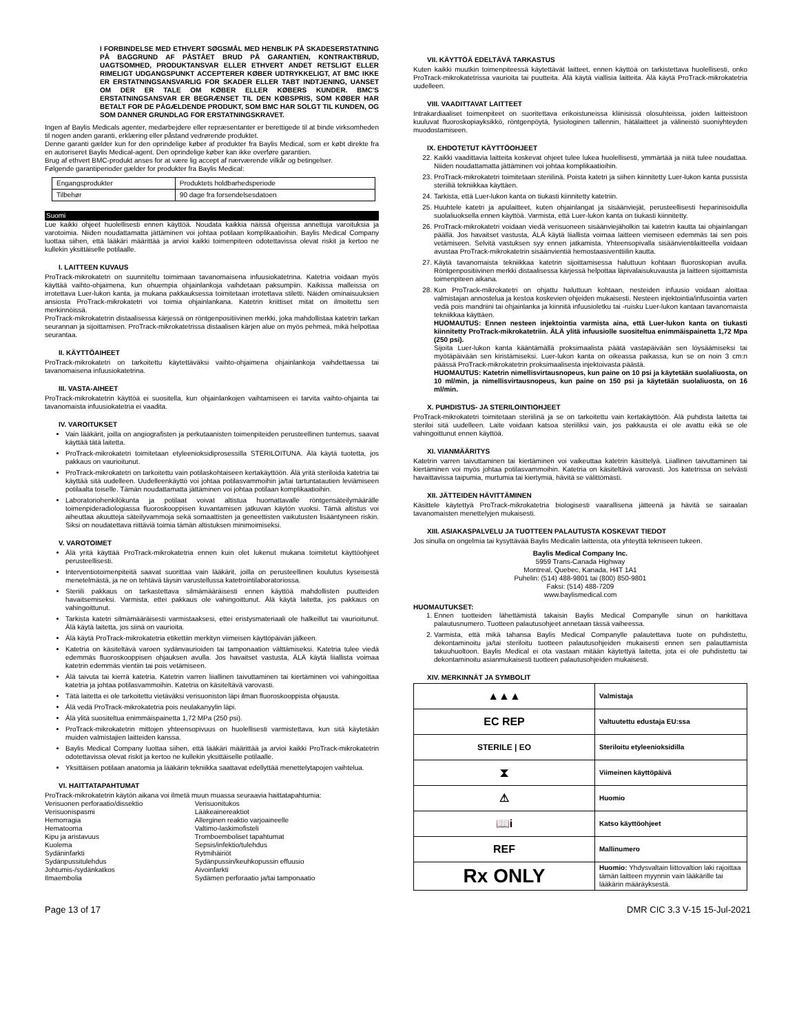I FORBINDELSE MED ETHVERT SØGSMÅL MED HENBLIK PÅ SKADESERSTATNING PÅ BAGGRUND AF PÅSTÅET BRUD PÅ GARANTIEN, KONTRAKTBRUD, UAGTSOMHED, PRODUKTANSVAR ELLER ETHVERT ANDET RETSLIGT ELLER RIMELIGT UDGANGSPUNKT ACCEPTERER KØBER UDTRYKKELIGT, AT BMC IKKE ER ERSTATNINGSANSVARLIG FOR SKADER ELLER TABT INDTJENING, UANSET OM DER ER TALE OM KØBER ELLER KØBERS KUNDER. BMC'S ERSTATNINGSANSVAR ER BEGRÆNSET TIL DEN KØBSPRIS, SOM KØBER HAR BETALT FOR DE PÅGÆLDENDE PRODUKT, SOM BMC HAR SOLGT TIL KUNDEN, OG SOM DANNER GRUNDLAG FOR ERSTATNINGSKRAVET.
Ingen af Baylis Medicals agenter, medarbejdere eller repræsentanter er berettigede til at binde virksomheden til nogen anden garanti, erklæring eller påstand vedrørende produktet.
Denne garanti gælder kun for den oprindelige køber af produkter fra Baylis Medical, som er købt direkte fra en autoriseret Baylis Medical-agent. Den oprindelige køber kan ikke overføre garantien.
Brug af ethvert BMC-produkt anses for at være lig accept af nærværende vilkår og betingelser.
Følgende garantiperioder gælder for produkter fra Baylis Medical:
| Engangsprodukter | Produktets holdbarhedsperiode |
| Tilbehør | 90 dage fra forsendelsesdatoen |
Suomi
Lue kaikki ohjeet huolellisesti ennen käyttöä. Noudata kaikkia näissä ohjeissa annettuja varoituksia ja varotoimia. Niiden noudattamatta jättäminen voi johtaa potilaan komplikaatioihin. Baylis Medical Company luottaa siihen, että lääkäri määrittää ja arvioi kaikki toimenpiteen odotettavissa olevat riskit ja kertoo ne kullekin yksittäiselle potilaalle.
I. LAITTEEN KUVAUS
ProTrack-mikrokatetri on suunniteltu toimimaan tavanomaisena infuusiokatetrina. Katetria voidaan myös käyttää vaihto-ohjaimena, kun ohuempia ohjainlankoja vaihdetaan paksumpiin. Kaikissa malleissa on irrotettava Luer-lukon kanta, ja mukana pakkauksessa toimitetaan irrotettava stiletti. Näiden ominaisuuksien ansiosta ProTrack-mikrokatetri voi toimia ohjainlankana. Katetrin kriittiset mitat on ilmoitettu sen merkinnöissä.
ProTrack-mikrokatetrin distaalisessa kärjessä on röntgenpositiivinen merkki, joka mahdollistaa katetrin tarkan seurannan ja sijoittamisen. ProTrack-mikrokatetrissa distaalisen kärjen alue on myös pehmeä, mikä helpottaa seurantaa.
II. KÄYTTÖAIHEET
ProTrack-mikrokatetri on tarkoitettu käytettäväksi vaihto-ohjaimena ohjainlankoja vaihdettaessa tai tavanomaisena infuusiokatetrina.
III. VASTA-AIHEET
ProTrack-mikrokatetrin käyttöä ei suositella, kun ohjainlankojen vaihtamiseen ei tarvita vaihto-ohjainta tai tavanomaista infuusiokatetria ei vaadita.
IV. VAROITUKSET
Vain lääkärit, joilla on angiografisten ja perkutaanisten toimenpiteiden perusteellinen tuntemus, saavat käyttää tätä laitetta.
ProTrack-mikrokatetri toimitetaan etyleenioksidiprosessilla STERILOITUNA. Älä käytä tuotetta, jos pakkaus on vaurioitunut.
ProTrack-mikrokatetri on tarkoitettu vain potilaskohtaiseen kertakäyttöön. Älä yritä steriloida katetria tai käyttää sitä uudelleen. Uudelleenkäyttö voi johtaa potilasvammoihin ja/tai tartuntatautien leviämiseen potilaalta toiselle. Tämän noudattamatta jättäminen voi johtaa potilaan komplikaatioihin.
Laboratoriohenkilökunta ja potilaat voivat altistua huomattavalle röntgensäteilymäärälle toimenpideradiologiassa fluoroskooppisen kuvantamisen jatkuvan käytön vuoksi. Tämä altistus voi aiheuttaa akuutteja säteilyvammoja sekä somaattisten ja geneettisten vaikutusten lisääntyneen riskin. Siksi on noudatettava riittäviä toimia tämän altistuksen minimoimiseksi.
V. VAROTOIMET
Älä yritä käyttää ProTrack-mikrokatetria ennen kuin olet lukenut mukana toimitetut käyttöohjeet perusteellisesti.
Interventiotoimenpiteitä saavat suorittaa vain lääkärit, joilla on perusteellinen koulutus kyseisestä menetelmästä, ja ne on tehtävä täysin varustellussa katetrointilaboratoriossa.
Steriili pakkaus on tarkastettava silmämääräisesti ennen käyttöä mahdollisten puutteiden havaitsemiseksi. Varmista, ettei pakkaus ole vahingoittunut. Älä käytä laitetta, jos pakkaus on vahingoittunut.
Tarkista katetri silmämääräisesti varmistaaksesi, ettei eristysmateriaali ole halkeillut tai vaurioitunut. Älä käytä laitetta, jos siinä on vaurioita.
Älä käytä ProTrack-mikrokatetria etikettiin merkityn viimeisen käyttöpäivän jälkeen.
Katetria on käsiteltävä varoen sydänvaurioiden tai tamponaation välttämiseksi. Katetria tulee viedä edemmäs fluoroskooppisen ohjauksen avulla. Jos havaitset vastusta, ÄLÄ käytä liiallista voimaa katetrin edemmäs vientiin tai pois vetämiseen.
Älä taivuta tai kierrä katetria. Katetrin varren liiallinen taivuttaminen tai kiertäminen voi vahingoittaa katetria ja johtaa potilasvammoihin. Katetria on käsiteltävä varovasti.
Tätä laitetta ei ole tarkoitettu vietäväksi verisuoniston läpi ilman fluoroskooppista ohjausta.
Älä vedä ProTrack-mikrokatetria pois neulakanyylin läpi.
Älä ylitä suositeltua enimmäispainetta 1,72 MPa (250 psi).
ProTrack-mikrokatetrin mittojen yhteensopivuus on huolellisesti varmistettava, kun sitä käytetään muiden valmistajien laitteiden kanssa.
Baylis Medical Company luottaa siihen, että lääkäri määrittää ja arvioi kaikki ProTrack-mikrokatetrin odotettavissa olevat riskit ja kertoo ne kullekin yksittäiselle potilaalle.
Yksittäisen potilaan anatomia ja lääkärin tekniikka saattavat edellyttää menettelytapojen vaihtelua.
VI. HAITTATAPAHTUMAT
ProTrack-mikrokatetrin käytön aikana voi ilmetä muun muassa seuraavia haittatapahtumia:
| Verisuonen perforaatio/dissektio | Verisuonitukos |
| Verisuonispasmi | Lääkeainereaktiot |
| Hemorragia | Allerginen reaktio varjoaineelle |
| Hematooma | Valtimo-laskimofisteli |
| Kipu ja aristavuus | Tromboemboliset tapahtumat |
| Kuolema | Sepsis/infektio/tulehdus |
| Sydäninfarkti | Rytmihäiriöt |
| Sydänpussitulehdus | Sydänpussin/keuhkopussin effuusio |
| Johtumis-/sydänkatkos | Aivoinfarkti |
| Ilmaembolia | Sydämen perforaatio ja/tai tamponaatio |
VII. KÄYTTÖÄ EDELTÄVÄ TARKASTUS
Kuten kaikki muutkin toimenpiteessä käytettävät laitteet, ennen käyttöä on tarkistettava huolellisesti, onko ProTrack-mikrokatetrissa vaurioita tai puutteita. Älä käytä viallisia laitteita. Älä käytä ProTrack-mikrokatetria uudelleen.
VIII. VAADITTAVAT LAITTEET
Intrakardiaaliset toimenpiteet on suoritettava erikoistuneissa kliinisissä olosuhteissa, joiden laitteistoon kuuluvat fluoroskopiayksikkö, röntgenpöytä, fysiologinen tallennin, hätälaitteet ja välineistö suoniyhteyden muodostamiseen.
IX. EHDOTETUT KÄYTTÖOHJEET
22. Kaikki vaadittavia laitteita koskevat ohjeet tulee lukea huolellisesti, ymmärtää ja niitä tulee noudattaa. Niiden noudattamatta jättäminen voi johtaa komplikaatioihin.
23. ProTrack-mikrokatetri toimitetaan steriilinä. Poista katetri ja siihen kiinnitetty Luer-lukon kanta pussista steriiliä tekniikkaa käyttäen.
24. Tarkista, että Luer-lukon kanta on tiukasti kiinnitetty katetriin.
25. Huuhtele katetri ja apulaitteet, kuten ohjainlangat ja sisäänviejät, perusteellisesti heparinisoidulla suolaliuoksella ennen käyttöä. Varmista, että Luer-lukon kanta on tiukasti kiinnitetty.
26. ProTrack-mikrokatetri voidaan viedä verisuoneen sisäänviejäholkin tai katetrin kautta tai ohjainlangan päällä. Jos havaitset vastusta, ÄLÄ käytä liiallista voimaa laitteen viemiseen edemmäs tai sen pois vetämiseen. Selvitä vastuksen syy ennen jatkamista. Yhteensopivalla sisäänvientilaitteella voidaan avustaa ProTrack-mikrokatetrin sisäänvientiä hemostaasiventtiilin kautta.
27. Käytä tavanomaista tekniikkaa katetrin sijoittamisessa haluttuun kohtaan fluoroskopian avulla. Röntgenpositiivinen merkki distaalisessa kärjessä helpottaa läpivalaisukuvausta ja laitteen sijoittamista toimenpiteen aikana.
28. Kun ProTrack-mikrokatetri on ohjattu haluttuun kohtaan, nesteiden infuusio voidaan aloittaa valmistajan annostelua ja kestoa koskevien ohjeiden mukaisesti. Nesteen injektointia/infusointia varten vedä pois mandriini tai ohjainlanka ja kiinnitä infuusioletku tai -ruisku Luer-lukon kantaan tavanomaista tekniikkaa käyttäen.
HUOMAUTUS: Ennen nesteen injektointia varmista aina, että Luer-lukon kanta on tiukasti kiinnitetty ProTrack-mikrokatetriin. ÄLÄ ylitä infuusiolle suositeltua enimmäispainetta 1,72 Mpa (250 psi).
Sijoita Luer-lukon kanta kääntämällä proksimaalista päätä vastapäivään sen löysäämiseksi tai myötäpäivään sen kiristämiseksi. Luer-lukon kanta on oikeassa paikassa, kun se on noin 3 cm:n päässä ProTrack-mikrokatetrin proksimaalisesta injektoivasta päästä.
HUOMAUTUS: Katetrin nimellisvirtausnopeus, kun paine on 10 psi ja käytetään suolaliuosta, on 10 ml/min, ja nimellisvirtausnopeus, kun paine on 150 psi ja käytetään suolaliuosta, on 16 ml/min.
X. PUHDISTUS- JA STERILOINTIOHJEET
ProTrack-mikrokatetri toimitetaan steriilinä ja se on tarkoitettu vain kertakäyttöön. Älä puhdista laitetta tai steriloi sitä uudelleen. Laite voidaan katsoa steriiliksi vain, jos pakkausta ei ole avattu eikä se ole vahingoittunut ennen käyttöä.
XI. VIANMÄÄRITYS
Katetrin varren taivuttaminen tai kiertäminen voi vaikeuttaa katetrin käsittelyä. Liiallinen taivuttaminen tai kiertäminen voi myös johtaa potilasvammoihin. Katetria on käsiteltävä varovasti. Jos katetrissa on selvästi havaittavissa taipumia, murtumia tai kiertymiä, hävitä se välittömästi.
XII. JÄTTEIDEN HÄVITTÄMINEN
Käsittele käytettyä ProTrack-mikrokatetria biologisesti vaarallisena jätteenä ja hävitä se sairaalan tavanomaisten menettelyjen mukaisesti.
XIII. ASIAKASPALVELU JA TUOTTEEN PALAUTUSTA KOSKEVAT TIEDOT
Jos sinulla on ongelmia tai kysyttävää Baylis Medicalin laitteista, ota yhteyttä tekniseen tukeen.
Baylis Medical Company Inc.
5959 Trans-Canada Highway
Montreal, Quebec, Kanada, H4T 1A1
Puhelin: (514) 488-9801 tai (800) 850-9801
Faksi: (514) 488-7209
www.baylismedical.com
HUOMAUTUKSET:
1. Ennen tuotteiden lähettämistä takaisin Baylis Medical Companylle sinun on hankittava palautusnumero. Tuotteen palautusohjeet annetaan tässä vaiheessa.
2. Varmista, että mikä tahansa Baylis Medical Companylle palautettava tuote on puhdistettu, dekontaminoitu ja/tai steriloitu tuotteen palautusohjeiden mukaisesti ennen sen palauttamista takuuhuoltoon. Baylis Medical ei ota vastaan mitään käytettyä laitetta, jota ei ole puhdistettu tai dekontaminoitu asianmukaisesti tuotteen palautusohjeiden mukaisesti.
XIV. MERKINNÄT JA SYMBOLIT
| ▲▲▲ | Valmistaja |
| EC REP | Valtuutettu edustaja EU:ssa |
| STERILE / EO | Steriloitu etyleenioksidilla |
| ⧗ | Viimeinen käyttöpäivä |
| ⚠ | Huomio |
| 📖i | Katso käyttöohjeet |
| REF | Mallinumero |
| Rx ONLY | Huomio: Yhdysvaltain liittovaltion laki rajoittaa tämän laitteen myynnin vain lääkärille tai lääkärin määräyksestä. |
Page 13 of 17 DMR CIC 3.3 V-15 15-Jul-2021